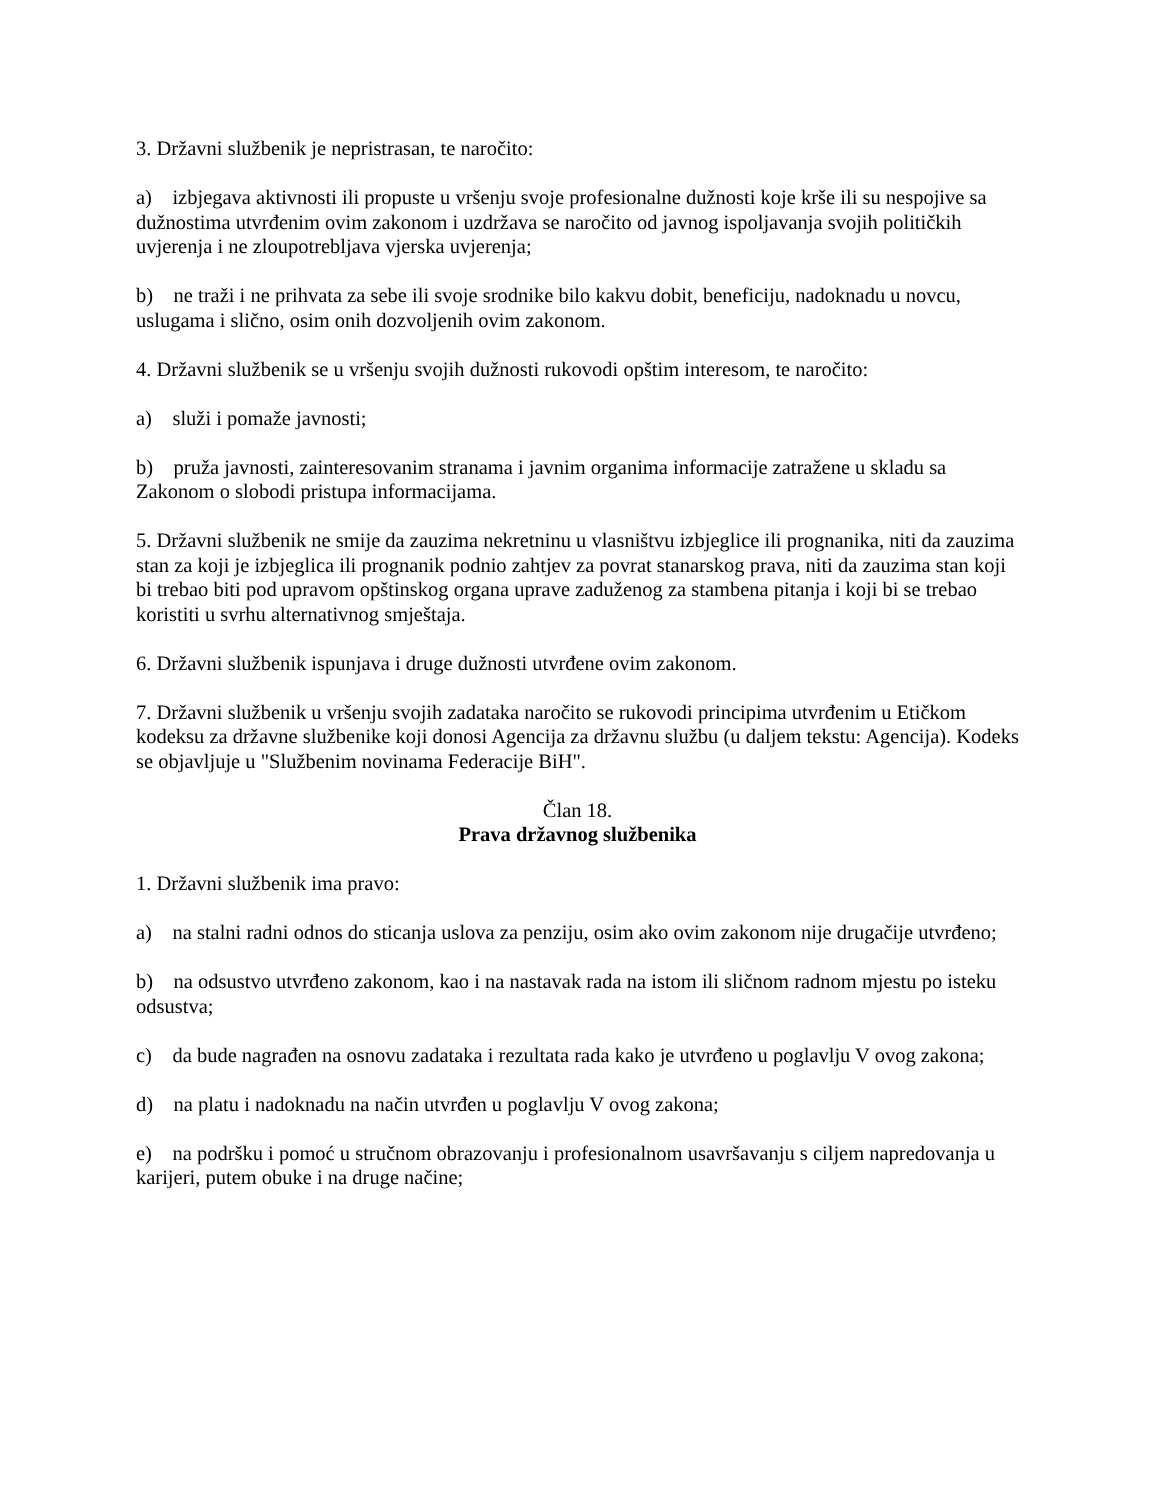3. Državni službenik je nepristrasan, te naročito:
a) izbjegava aktivnosti ili propuste u vršenju svoje profesionalne dužnosti koje krše ili su nespojive sa dužnostima utvrđenim ovim zakonom i uzdržava se naročito od javnog ispoljavanja svojih političkih uvjerenja i ne zloupotrebljava vjerska uvjerenja;
b) ne traži i ne prihvata za sebe ili svoje srodnike bilo kakvu dobit, beneficiju, nadoknadu u novcu, uslugama i slično, osim onih dozvoljenih ovim zakonom.
4. Državni službenik se u vršenju svojih dužnosti rukovodi opštim interesom, te naročito:
a) služi i pomaže javnosti;
b) pruža javnosti, zainteresovanim stranama i javnim organima informacije zatražene u skladu sa Zakonom o slobodi pristupa informacijama.
5. Državni službenik ne smije da zauzima nekretninu u vlasništvu izbjeglice ili prognanika, niti da zauzima stan za koji je izbjeglica ili prognanik podnio zahtjev za povrat stanarskog prava, niti da zauzima stan koji bi trebao biti pod upravom opštinskog organa uprave zaduženog za stambena pitanja i koji bi se trebao koristiti u svrhu alternativnog smještaja.
6. Državni službenik ispunjava i druge dužnosti utvrđene ovim zakonom.
7. Državni službenik u vršenju svojih zadataka naročito se rukovodi principima utvrđenim u Etičkom kodeksu za državne službenike koji donosi Agencija za državnu službu (u daljem tekstu: Agencija). Kodeks se objavljuje u "Službenim novinama Federacije BiH".
Član 18.
Prava državnog službenika
1. Državni službenik ima pravo:
a) na stalni radni odnos do sticanja uslova za penziju, osim ako ovim zakonom nije drugačije utvrđeno;
b) na odsustvo utvrđeno zakonom, kao i na nastavak rada na istom ili sličnom radnom mjestu po isteku odsustva;
c) da bude nagrađen na osnovu zadataka i rezultata rada kako je utvrđeno u poglavlju V ovog zakona;
d) na platu i nadoknadu na način utvrđen u poglavlju V ovog zakona;
e) na podršku i pomoć u stručnom obrazovanju i profesionalnom usavršavanju s ciljem napredovanja u karijeri, putem obuke i na druge načine;